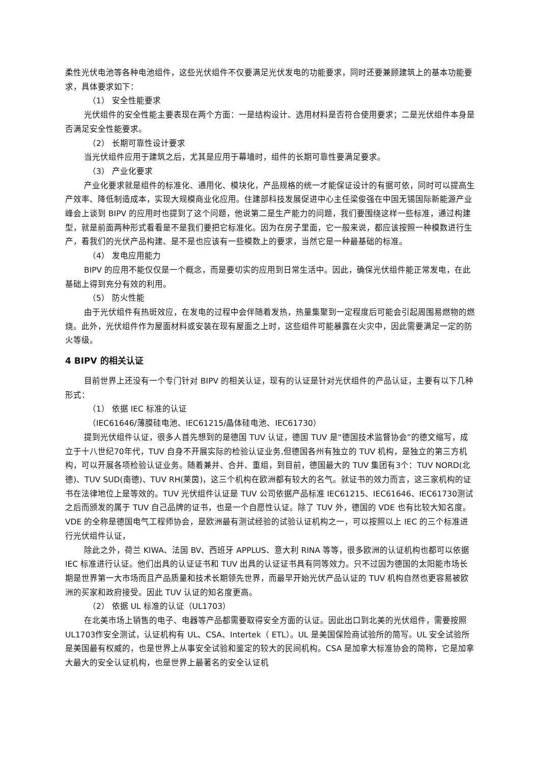柔性光伏电池等各种电池组件，这些光伏组件不仅要满足光伏发电的功能要求，同时还要兼顾建筑上的基本功能要求，具体要求如下：
（1） 安全性能要求
光伏组件的安全性能主要表现在两个方面：一是结构设计、选用材料是否符合使用要求；二是光伏组件本身是否满足安全性能要求。
（2） 长期可靠性设计要求
当光伏组件应用于建筑之后，尤其是应用于幕墙时，组件的长期可靠性要满足要求。
（3） 产业化要求
产业化要求就是组件的标准化、通用化、模块化，产品规格的统一才能保证设计的有据可依，同时可以提高生产效率、降低制造成本，实现大规模商业化应用。住建部科技发展促进中心主任梁俊强在中国无锡国际新能源产业峰会上谈到 BIPV 的应用时也提到了这个问题，他说第二是生产能力的问题，我们要围绕这样一些标准，通过构建型，就是前面两种形式看看是不是我们要把它标准化。因为在房子里面，它一般来说，都应该按照一种模数进行生产，看我们的光伏产品构建、是不是也应该有一些模数上的要求，当然它是一种最基础的标准。
（4） 发电应用能力
BIPV 的应用不能仅仅是一个概念，而是要切实的应用到日常生活中。因此，确保光伏组件能正常发电，在此基础上得到充分有效的利用。
（5） 防火性能
由于光伏组件有热斑效应，在发电的过程中会伴随着发热，热量集聚到一定程度后可能会引起周围易燃物的燃烧。此外，光伏组件作为屋面材料或安装在现有屋面之上时，这些组件可能暴露在火灾中，因此需要满足一定的防火等级。
4 BIPV 的相关认证
目前世界上还没有一个专门针对 BIPV 的相关认证，现有的认证是针对光伏组件的产品认证，主要有以下几种形式：
（1） 依据 IEC 标准的认证
（IEC61646/薄膜硅电池、IEC61215/晶体硅电池、IEC61730）
提到光伏组件认证，很多人首先想到的是德国 TUV 认证，德国 TUV 是“德国技术监督协会”的德文缩写，成立于十八世纪70年代，TUV 自身不开展实际的检验认证业务,但德国各州有独立的 TUV 机构，是独立的第三方机构，可以开展各项检验认证业务。随着兼并、合并、重组，到目前，德国最大的 TUV 集团有3个：TUV NORD(北德)、TUV SUD(南德)、TUV RH(莱茵)，这三个机构在欧洲都有较大的名气。就证书的效力而言，这三家机构的证书在法律地位上是等效的。TUV 光伏组件认证是 TUV 公司依据产品标准 IEC61215、IEC61646、IEC61730测试之后而颁发的属于 TUV 自己品牌的证书，也是一个自愿性认证。除了 TUV 外，德国的 VDE 也有比较大知名度。 VDE 的全称是德国电气工程师协会，是欧洲最有测试经验的试验认证机构之一，可以按照以上 IEC 的三个标准进行光伏组件认证，
除此之外，荷兰 KIWA、法国 BV、西班牙 APPLUS、意大利 RINA 等等，很多欧洲的认证机构也都可以依据 IEC 标准进行认证。他们出具的认证证书和 TUV 出具的认证证书具有同等效力。只不过因为德国的太阳能市场长期是世界第一大市场而且产品质量和技术长期领先世界，而最早开始光伏产品认证的 TUV 机构自然也更容易被欧洲的买家和政府接受。因此 TUV 认证的知名度更高。
（2） 依据 UL 标准的认证（UL1703）
在北美市场上销售的电子、电器等产品都需要取得安全方面的认证。因此出口到北美的光伏组件，需要按照 UL1703作安全测试，认证机构有 UL、CSA、Intertek（ ETL）。UL 是美国保险商试验所的简写。UL 安全试验所是美国最有权威的，也是世界上从事安全试验和鉴定的较大的民间机构。CSA 是加拿大标准协会的简称，它是加拿大最大的安全认证机构，也是世界上最著名的安全认证机